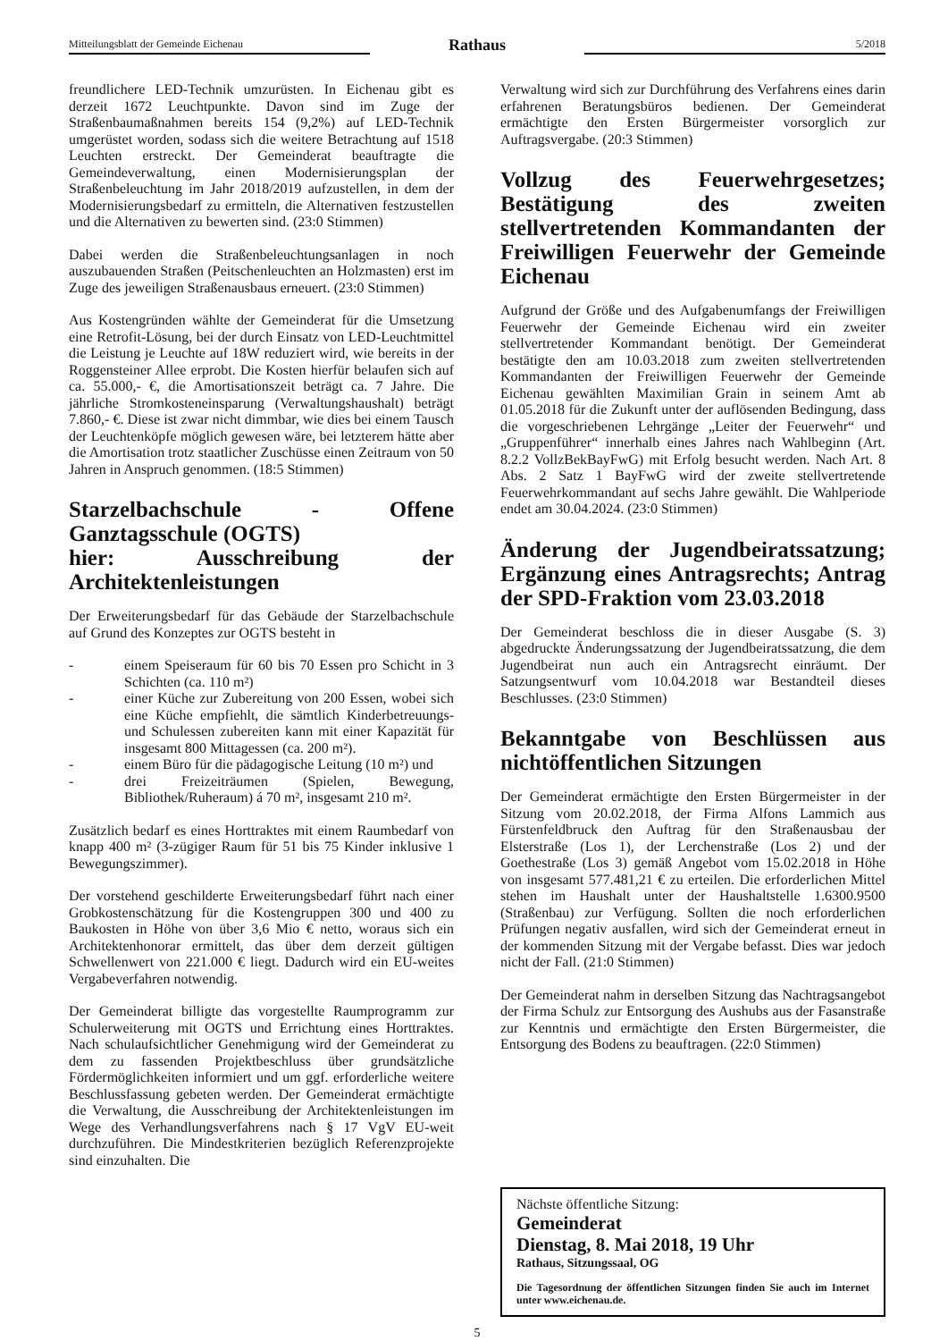Mitteilungsblatt der Gemeinde Eichenau
Rathaus
5/2018
freundlichere LED-Technik umzurüsten. In Eichenau gibt es derzeit 1672 Leuchtpunkte. Davon sind im Zuge der Straßenbaumaßnahmen bereits 154 (9,2%) auf LED-Technik umgerüstet worden, sodass sich die weitere Betrachtung auf 1518 Leuchten erstreckt. Der Gemeinderat beauftragte die Gemeindeverwaltung, einen Modernisierungsplan der Straßenbeleuchtung im Jahr 2018/2019 aufzustellen, in dem der Modernisierungsbedarf zu ermitteln, die Alternativen festzustellen und die Alternativen zu bewerten sind. (23:0 Stimmen)
Dabei werden die Straßenbeleuchtungsanlagen in noch auszubauenden Straßen (Peitschenleuchten an Holzmasten) erst im Zuge des jeweiligen Straßenausbaus erneuert. (23:0 Stimmen)
Aus Kostengründen wählte der Gemeinderat für die Umsetzung eine Retrofit-Lösung, bei der durch Einsatz von LED-Leuchtmittel die Leistung je Leuchte auf 18W reduziert wird, wie bereits in der Roggensteiner Allee erprobt. Die Kosten hierfür belaufen sich auf ca. 55.000,- €, die Amortisationszeit beträgt ca. 7 Jahre. Die jährliche Stromkosteneinsparung (Verwaltungshaushalt) beträgt 7.860,- €. Diese ist zwar nicht dimmbar, wie dies bei einem Tausch der Leuchtenköpfe möglich gewesen wäre, bei letzterem hätte aber die Amortisation trotz staatlicher Zuschüsse einen Zeitraum von 50 Jahren in Anspruch genommen. (18:5 Stimmen)
Starzelbachschule - Offene Ganztagsschule (OGTS)
hier: Ausschreibung der Architektenleistungen
Der Erweiterungsbedarf für das Gebäude der Starzelbachschule auf Grund des Konzeptes zur OGTS besteht in
- einem Speiseraum für 60 bis 70 Essen pro Schicht in 3 Schichten (ca. 110 m²)
- einer Küche zur Zubereitung von 200 Essen, wobei sich eine Küche empfiehlt, die sämtlich Kinderbetreuungs- und Schulessen zubereiten kann mit einer Kapazität für insgesamt 800 Mittagessen (ca. 200 m²).
- einem Büro für die pädagogische Leitung (10 m²) und
- drei Freizeiträumen (Spielen, Bewegung, Bibliothek/Ruheraum) á 70 m², insgesamt 210 m².
Zusätzlich bedarf es eines Horttraktes mit einem Raumbedarf von knapp 400 m² (3-zügiger Raum für 51 bis 75 Kinder inklusive 1 Bewegungszimmer).
Der vorstehend geschilderte Erweiterungsbedarf führt nach einer Grobkostenschätzung für die Kostengruppen 300 und 400 zu Baukosten in Höhe von über 3,6 Mio € netto, woraus sich ein Architektenhonorar ermittelt, das über dem derzeit gültigen Schwellenwert von 221.000 € liegt. Dadurch wird ein EU-weites Vergabeverfahren notwendig.
Der Gemeinderat billigte das vorgestellte Raumprogramm zur Schulerweiterung mit OGTS und Errichtung eines Horttraktes. Nach schulaufsichtlicher Genehmigung wird der Gemeinderat zu dem zu fassenden Projektbeschluss über grundsätzliche Fördermöglichkeiten informiert und um ggf. erforderliche weitere Beschlussfassung gebeten werden. Der Gemeinderat ermächtigte die Verwaltung, die Ausschreibung der Architektenleistungen im Wege des Verhandlungsverfahrens nach § 17 VgV EU-weit durchzuführen. Die Mindestkriterien bezüglich Referenzprojekte sind einzuhalten. Die
Verwaltung wird sich zur Durchführung des Verfahrens eines darin erfahrenen Beratungsbüros bedienen. Der Gemeinderat ermächtigte den Ersten Bürgermeister vorsorglich zur Auftragsvergabe. (20:3 Stimmen)
Vollzug des Feuerwehrgesetzes; Bestätigung des zweiten stellvertretenden Kommandanten der Freiwilligen Feuerwehr der Gemeinde Eichenau
Aufgrund der Größe und des Aufgabenumfangs der Freiwilligen Feuerwehr der Gemeinde Eichenau wird ein zweiter stellvertretender Kommandant benötigt. Der Gemeinderat bestätigte den am 10.03.2018 zum zweiten stellvertretenden Kommandanten der Freiwilligen Feuerwehr der Gemeinde Eichenau gewählten Maximilian Grain in seinem Amt ab 01.05.2018 für die Zukunft unter der auflösenden Bedingung, dass die vorgeschriebenen Lehrgänge „Leiter der Feuerwehr“ und „Gruppenführer“ innerhalb eines Jahres nach Wahlbeginn (Art. 8.2.2 VollzBekBayFwG) mit Erfolg besucht werden. Nach Art. 8 Abs. 2 Satz 1 BayFwG wird der zweite stellvertretende Feuerwehrkommandant auf sechs Jahre gewählt. Die Wahlperiode endet am 30.04.2024. (23:0 Stimmen)
Änderung der Jugendbeiratssatzung; Ergänzung eines Antragsrechts; Antrag der SPD-Fraktion vom 23.03.2018
Der Gemeinderat beschloss die in dieser Ausgabe (S. 3) abgedruckte Änderungssatzung der Jugendbeiratssatzung, die dem Jugendbeirat nun auch ein Antragsrecht einräumt. Der Satzungsentwurf vom 10.04.2018 war Bestandteil dieses Beschlusses. (23:0 Stimmen)
Bekanntgabe von Beschlüssen aus nichtöffentlichen Sitzungen
Der Gemeinderat ermächtigte den Ersten Bürgermeister in der Sitzung vom 20.02.2018, der Firma Alfons Lammich aus Fürstenfeldbruck den Auftrag für den Straßenausbau der Elsterstraße (Los 1), der Lerchenstraße (Los 2) und der Goethestraße (Los 3) gemäß Angebot vom 15.02.2018 in Höhe von insgesamt 577.481,21 € zu erteilen. Die erforderlichen Mittel stehen im Haushalt unter der Haushaltstelle 1.6300.9500 (Straßenbau) zur Verfügung. Sollten die noch erforderlichen Prüfungen negativ ausfallen, wird sich der Gemeinderat erneut in der kommenden Sitzung mit der Vergabe befasst. Dies war jedoch nicht der Fall. (21:0 Stimmen)
Der Gemeinderat nahm in derselben Sitzung das Nachtragsangebot der Firma Schulz zur Entsorgung des Aushubs aus der Fasanstraße zur Kenntnis und ermächtigte den Ersten Bürgermeister, die Entsorgung des Bodens zu beauftragen. (22:0 Stimmen)
Nächste öffentliche Sitzung:
Gemeinderat
Dienstag, 8. Mai 2018, 19 Uhr
Rathaus, Sitzungssaal, OG
Die Tagesordnung der öffentlichen Sitzungen finden Sie auch im Internet unter www.eichenau.de.
5